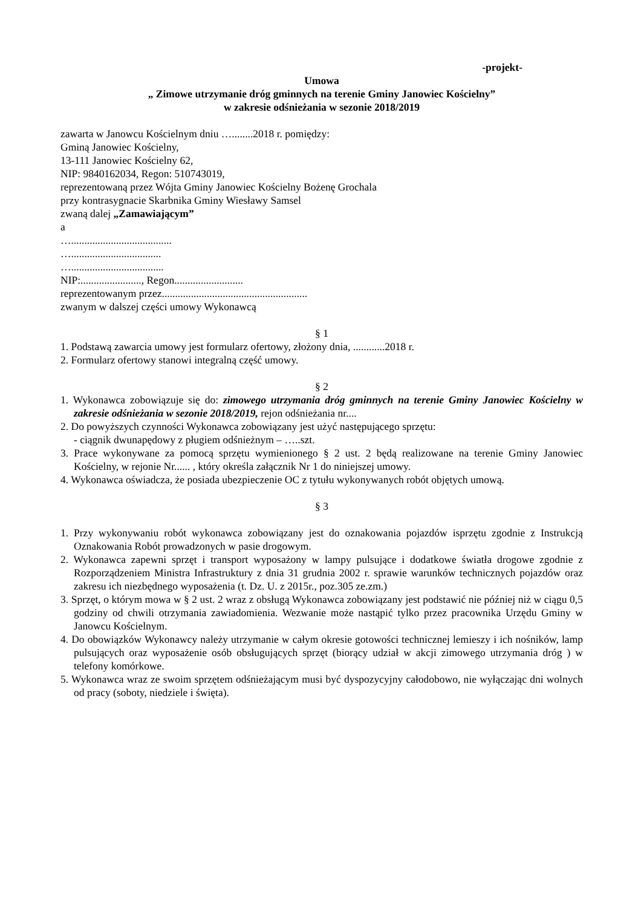-projekt-
Umowa
„ Zimowe utrzymanie dróg gminnych na terenie Gminy Janowiec Kościelny”
w zakresie odśnieżania w sezonie 2018/2019
zawarta w Janowcu Kościelnym dniu …........2018 r. pomiędzy:
Gminą Janowiec Kościelny,
13-111 Janowiec Kościelny 62,
NIP: 9840162034, Regon: 510743019,
reprezentowaną przez Wójta Gminy Janowiec Kościelny Bożenę Grochala
przy kontrasygnacie Skarbnika Gminy Wiesławy Samsel
zwaną dalej „Zamawiającym”
a
…......................................
…..................................
…...................................
NIP:......................., Regon..........................
reprezentowanym przez.......................................................
zwanym w dalszej części umowy Wykonawcą
§ 1
1. Podstawą zawarcia umowy jest formularz ofertowy, złożony dnia, ............2018 r.
2. Formularz ofertowy stanowi integralną część umowy.
§ 2
1. Wykonawca zobowiązuje się do: zimowego utrzymania dróg gminnych na terenie Gminy Janowiec Kościelny w zakresie odśnieżania w sezonie 2018/2019, rejon odśnieżania nr....
2. Do powyższych czynności Wykonawca zobowiązany jest użyć następującego sprzętu:
- ciągnik dwunapędowy z pługiem odśnieżnym – …..szt.
3. Prace wykonywane za pomocą sprzętu wymienionego § 2 ust. 2 będą realizowane na terenie Gminy Janowiec Kościelny, w rejonie Nr...... , który określa załącznik Nr 1 do niniejszej umowy.
4. Wykonawca oświadcza, że posiada ubezpieczenie OC z tytułu wykonywanych robót objętych umową.
§ 3
1. Przy wykonywaniu robót wykonawca zobowiązany jest do oznakowania pojazdów isprzętu zgodnie z Instrukcją Oznakowania Robót prowadzonych w pasie drogowym.
2. Wykonawca zapewni sprzęt i transport wyposażony w lampy pulsujące i dodatkowe światła drogowe zgodnie z Rozporządzeniem Ministra Infrastruktury z dnia 31 grudnia 2002 r. sprawie warunków technicznych pojazdów oraz zakresu ich niezbędnego wyposażenia (t. Dz. U. z 2015r., poz.305 ze.zm.)
3. Sprzęt, o którym mowa w § 2 ust. 2 wraz z obsługą Wykonawca zobowiązany jest podstawić nie później niż w ciągu 0,5 godziny od chwili otrzymania zawiadomienia. Wezwanie może nastąpić tylko przez pracownika Urzędu Gminy w Janowcu Kościelnym.
4. Do obowiązków Wykonawcy należy utrzymanie w całym okresie gotowości technicznej lemieszy i ich nośników, lamp pulsujących oraz wyposażenie osób obsługujących sprzęt (biorący udział w akcji zimowego utrzymania dróg ) w telefony komórkowe.
5. Wykonawca wraz ze swoim sprzętem odśnieżającym musi być dyspozycyjny całodobowo, nie wyłączając dni wolnych od pracy (soboty, niedziele i święta).